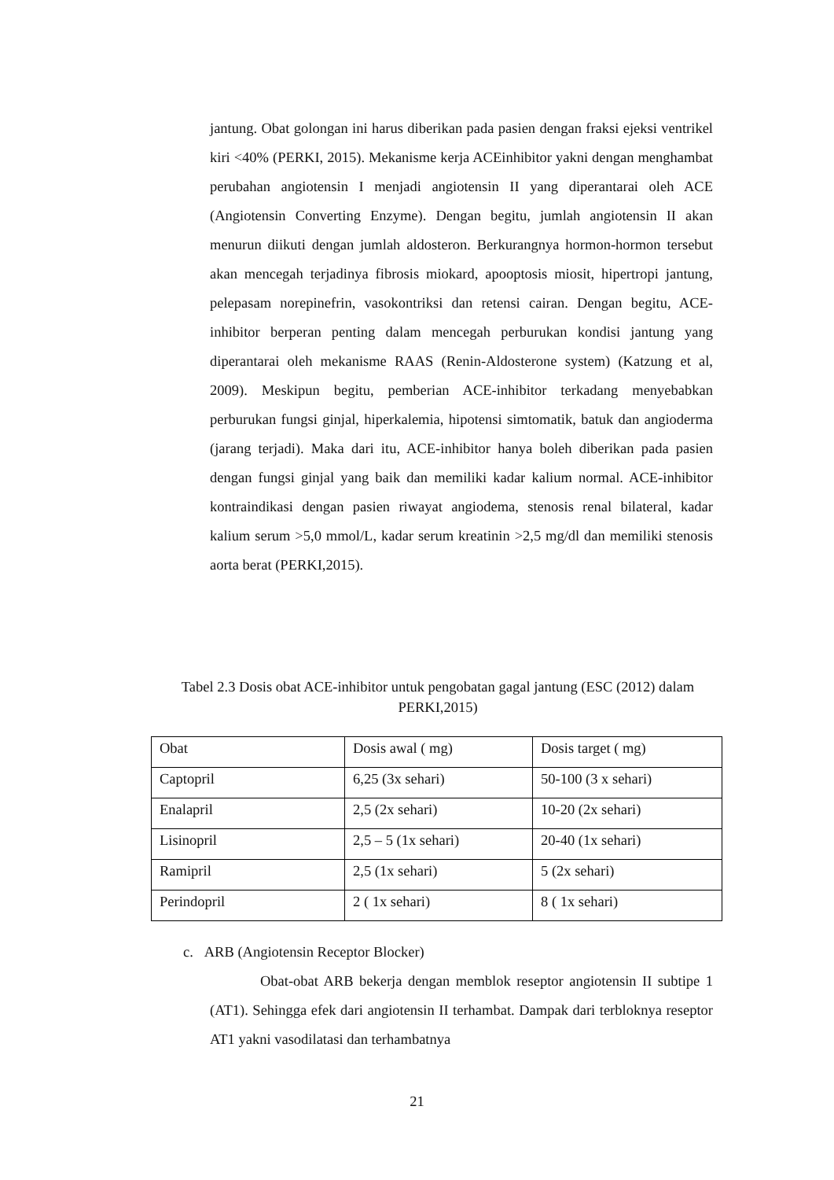jantung. Obat golongan ini harus diberikan pada pasien dengan fraksi ejeksi ventrikel kiri <40% (PERKI, 2015). Mekanisme kerja ACEinhibitor yakni dengan menghambat perubahan angiotensin I menjadi angiotensin II yang diperantarai oleh ACE (Angiotensin Converting Enzyme). Dengan begitu, jumlah angiotensin II akan menurun diikuti dengan jumlah aldosteron. Berkurangnya hormon-hormon tersebut akan mencegah terjadinya fibrosis miokard, apooptosis miosit, hipertropi jantung, pelepasam norepinefrin, vasokontriksi dan retensi cairan. Dengan begitu, ACE-inhibitor berperan penting dalam mencegah perburukan kondisi jantung yang diperantarai oleh mekanisme RAAS (Renin-Aldosterone system) (Katzung et al, 2009). Meskipun begitu, pemberian ACE-inhibitor terkadang menyebabkan perburukan fungsi ginjal, hiperkalemia, hipotensi simtomatik, batuk dan angioderma (jarang terjadi). Maka dari itu, ACE-inhibitor hanya boleh diberikan pada pasien dengan fungsi ginjal yang baik dan memiliki kadar kalium normal. ACE-inhibitor kontraindikasi dengan pasien riwayat angiodema, stenosis renal bilateral, kadar kalium serum >5,0 mmol/L, kadar serum kreatinin >2,5 mg/dl dan memiliki stenosis aorta berat (PERKI,2015).
Tabel 2.3 Dosis obat ACE-inhibitor untuk pengobatan gagal jantung (ESC (2012) dalam PERKI,2015)
| Obat | Dosis awal ( mg) | Dosis target ( mg) |
| Captopril | 6,25 (3x sehari) | 50-100 (3 x sehari) |
| Enalapril | 2,5 (2x sehari) | 10-20 (2x sehari) |
| Lisinopril | 2,5 – 5 (1x sehari) | 20-40 (1x sehari) |
| Ramipril | 2,5 (1x sehari) | 5 (2x sehari) |
| Perindopril | 2 ( 1x sehari) | 8 ( 1x sehari) |
c. ARB (Angiotensin Receptor Blocker)
Obat-obat ARB bekerja dengan memblok reseptor angiotensin II subtipe 1 (AT1). Sehingga efek dari angiotensin II terhambat. Dampak dari terbloknya reseptor AT1 yakni vasodilatasi dan terhambatnya
21